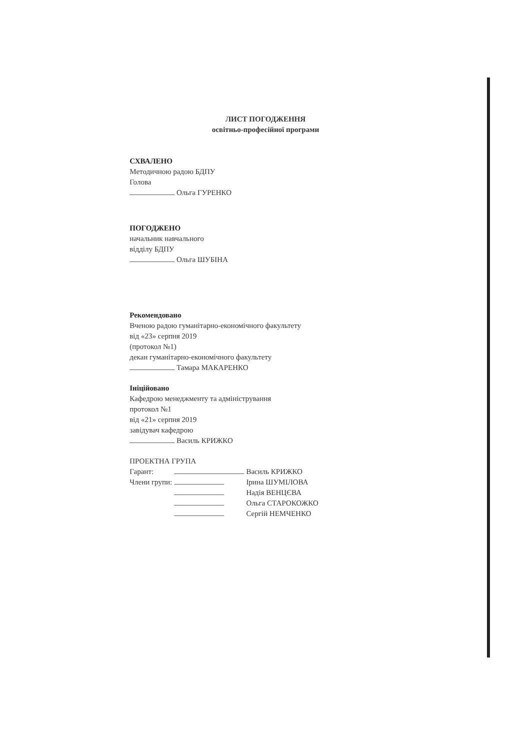ЛИСТ ПОГОДЖЕННЯ
освітньо-професійної програми
СХВАЛЕНО
Методичною радою БДПУ
Голова
Ольга ГУРЕНКО
ПОГОДЖЕНО
начальник навчального
відділу БДПУ
Ольга ШУБІНА
Рекомендовано
Вченою радою гуманітарно-економічного факультету
від «23» серпня 2019
(протокол №1)
декан гуманітарно-економічного факультету
Тамара МАКАРЕНКО
Ініційовано
Кафедрою менеджменту та адміністрування
протокол №1
від «21» серпня 2019
завідувач кафедрою
Василь КРИЖКО
ПРОЕКТНА ГРУПА
| Гарант: | | Василь КРИЖКО |
| Члени групи: | | Ірина ШУМІЛОВА |
| | | Надія ВЕНЦЄВА |
| | | Ольга СТАРОКОЖКО |
| | | Сергій НЕМЧЕНКО |